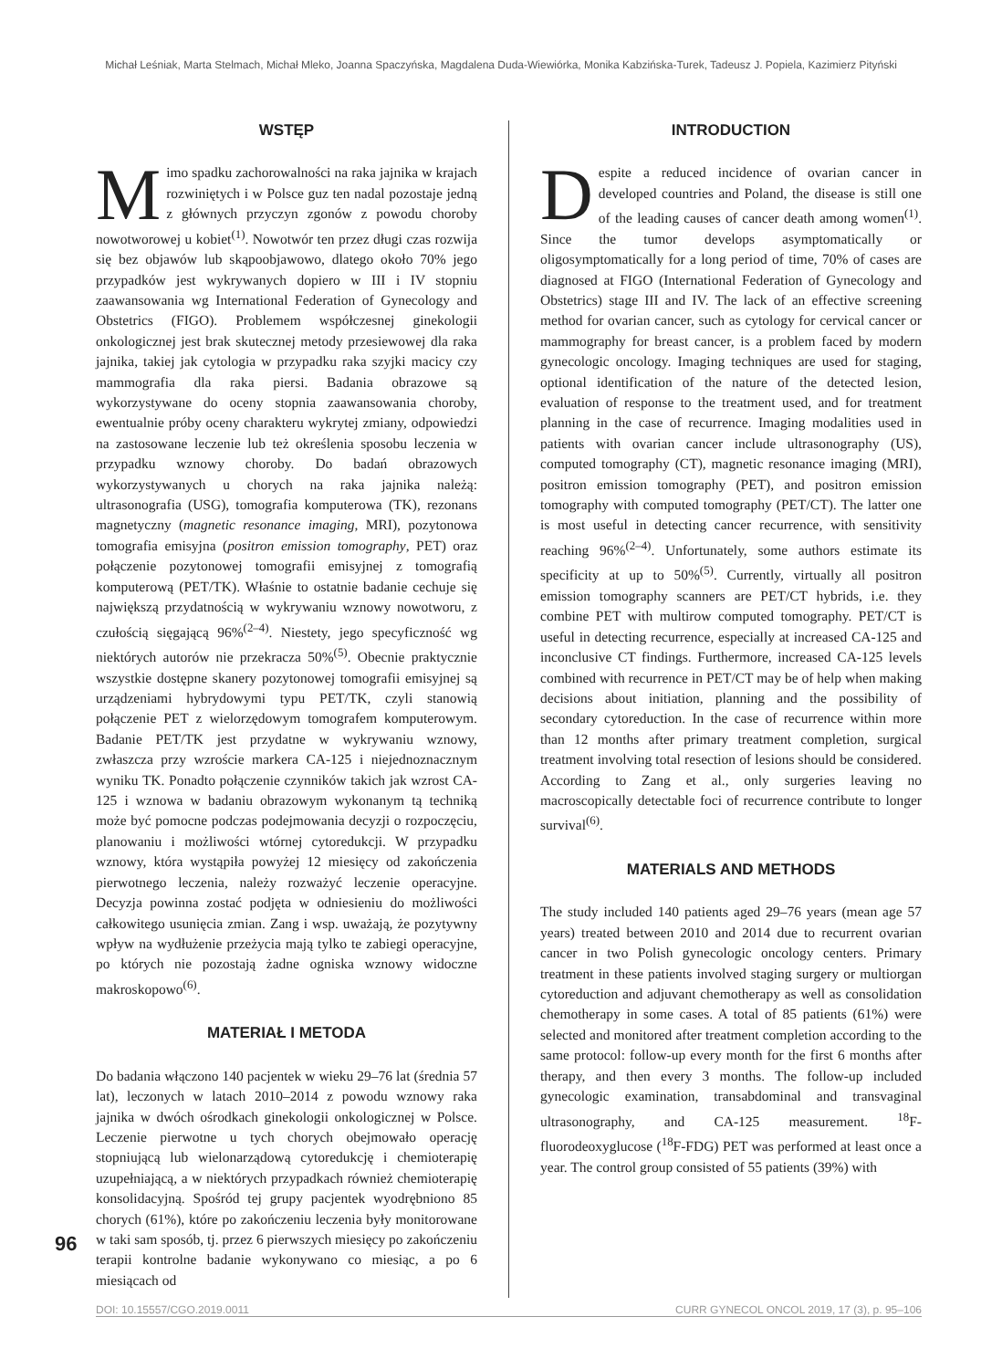Michał Leśniak, Marta Stelmach, Michał Mleko, Joanna Spaczyńska, Magdalena Duda-Wiewiórka, Monika Kabzińska-Turek, Tadeusz J. Popiela, Kazimierz Pityński
WSTĘP
Mimo spadku zachorowalności na raka jajnika w krajach rozwiniętych i w Polsce guz ten nadal pozostaje jedną z głównych przyczyn zgonów z powodu choroby nowotworowej u kobiet<sup>(1)</sup>. Nowotwór ten przez długi czas rozwija się bez objawów lub skąpoobjawowo, dlatego około 70% jego przypadków jest wykrywanych dopiero w III i IV stopniu zaawansowania wg International Federation of Gynecology and Obstetrics (FIGO). Problemem współczesnej ginekologii onkologicznej jest brak skutecznej metody przesiewowej dla raka jajnika, takiej jak cytologia w przypadku raka szyjki macicy czy mammografia dla raka piersi. Badania obrazowe są wykorzystywane do oceny stopnia zaawansowania choroby, ewentualnie próby oceny charakteru wykrytej zmiany, odpowiedzi na zastosowane leczenie lub też określenia sposobu leczenia w przypadku wznowy choroby. Do badań obrazowych wykorzystywanych u chorych na raka jajnika należą: ultrasonografia (USG), tomografia komputerowa (TK), rezonans magnetyczny (magnetic resonance imaging, MRI), pozytonowa tomografia emisyjna (positron emission tomography, PET) oraz połączenie pozytonowej tomografii emisyjnej z tomografią komputerową (PET/TK). Właśnie to ostatnie badanie cechuje się największą przydatnością w wykrywaniu wznowy nowotworu, z czułością sięgającą 96%<sup>(2–4)</sup>. Niestety, jego specyficzność wg niektórych autorów nie przekracza 50%<sup>(5)</sup>. Obecnie praktycznie wszystkie dostępne skanery pozytonowej tomografii emisyjnej są urządzeniami hybrydowymi typu PET/TK, czyli stanowią połączenie PET z wielorzędowym tomografem komputerowym. Badanie PET/TK jest przydatne w wykrywaniu wznowy, zwłaszcza przy wzroście markera CA-125 i niejednoznacznym wyniku TK. Ponadto połączenie czynników takich jak wzrost CA-125 i wznowa w badaniu obrazowym wykonanym tą techniką może być pomocne podczas podejmowania decyzji o rozpoczęciu, planowaniu i możliwości wtórnej cytoredukcji. W przypadku wznowy, która wystąpiła powyżej 12 miesięcy od zakończenia pierwotnego leczenia, należy rozważyć leczenie operacyjne. Decyzja powinna zostać podjęta w odniesieniu do możliwości całkowitego usunięcia zmian. Zang i wsp. uważają, że pozytywny wpływ na wydłużenie przeżycia mają tylko te zabiegi operacyjne, po których nie pozostają żadne ogniska wznowy widoczne makroskopowo<sup>(6)</sup>.
MATERIAŁ I METODA
Do badania włączono 140 pacjentek w wieku 29–76 lat (średnia 57 lat), leczonych w latach 2010–2014 z powodu wznowy raka jajnika w dwóch ośrodkach ginekologii onkologicznej w Polsce. Leczenie pierwotne u tych chorych obejmowało operację stopniującą lub wielonarządową cytoredukcję i chemioterapię uzupełniającą, a w niektórych przypadkach również chemioterapię konsolidacyjną. Spośród tej grupy pacjentek wyodrębniono 85 chorych (61%), które po zakończeniu leczenia były monitorowane w taki sam sposób, tj. przez 6 pierwszych miesięcy po zakończeniu terapii kontrolne badanie wykonywano co miesiąc, a po 6 miesiącach od
INTRODUCTION
Despite a reduced incidence of ovarian cancer in developed countries and Poland, the disease is still one of the leading causes of cancer death among women<sup>(1)</sup>. Since the tumor develops asymptomatically or oligosymptomatically for a long period of time, 70% of cases are diagnosed at FIGO (International Federation of Gynecology and Obstetrics) stage III and IV. The lack of an effective screening method for ovarian cancer, such as cytology for cervical cancer or mammography for breast cancer, is a problem faced by modern gynecologic oncology. Imaging techniques are used for staging, optional identification of the nature of the detected lesion, evaluation of response to the treatment used, and for treatment planning in the case of recurrence. Imaging modalities used in patients with ovarian cancer include ultrasonography (US), computed tomography (CT), magnetic resonance imaging (MRI), positron emission tomography (PET), and positron emission tomography with computed tomography (PET/CT). The latter one is most useful in detecting cancer recurrence, with sensitivity reaching 96%<sup>(2–4)</sup>. Unfortunately, some authors estimate its specificity at up to 50%<sup>(5)</sup>. Currently, virtually all positron emission tomography scanners are PET/CT hybrids, i.e. they combine PET with multirow computed tomography. PET/CT is useful in detecting recurrence, especially at increased CA-125 and inconclusive CT findings. Furthermore, increased CA-125 levels combined with recurrence in PET/CT may be of help when making decisions about initiation, planning and the possibility of secondary cytoreduction. In the case of recurrence within more than 12 months after primary treatment completion, surgical treatment involving total resection of lesions should be considered. According to Zang et al., only surgeries leaving no macroscopically detectable foci of recurrence contribute to longer survival<sup>(6)</sup>.
MATERIALS AND METHODS
The study included 140 patients aged 29–76 years (mean age 57 years) treated between 2010 and 2014 due to recurrent ovarian cancer in two Polish gynecologic oncology centers. Primary treatment in these patients involved staging surgery or multiorgan cytoreduction and adjuvant chemotherapy as well as consolidation chemotherapy in some cases. A total of 85 patients (61%) were selected and monitored after treatment completion according to the same protocol: follow-up every month for the first 6 months after therapy, and then every 3 months. The follow-up included gynecologic examination, transabdominal and transvaginal ultrasonography, and CA-125 measurement. <sup>18</sup>F-fluorodeoxyglucose (<sup>18</sup>F-FDG) PET was performed at least once a year. The control group consisted of 55 patients (39%) with
96
DOI: 10.15557/CGO.2019.0011 CURR GYNECOL ONCOL 2019, 17 (3), p. 95–106